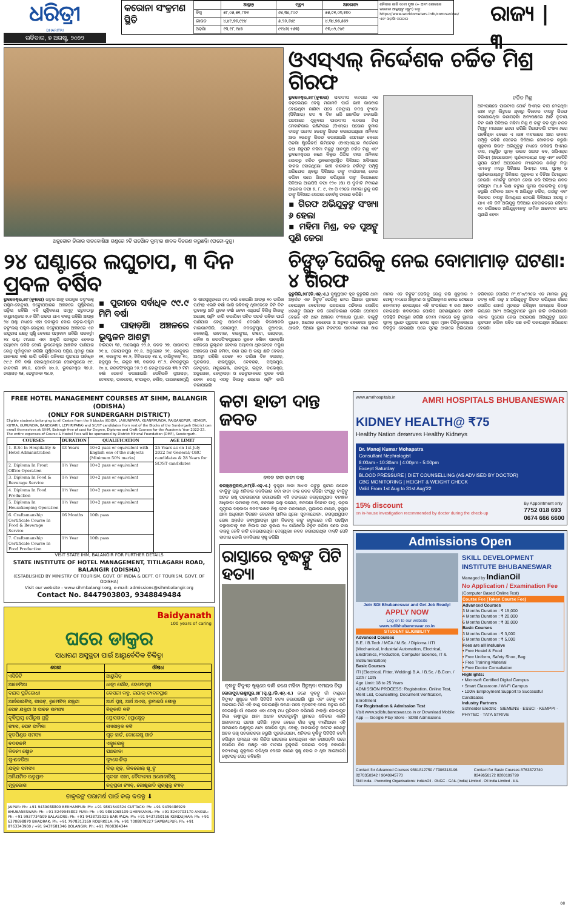ଧରିତ୍ରୀ
DHARITRI
ରବିବାର, ୭ ଅଗଷ୍ଟ, ୨୦୨୨
କରୋନା ସଂକ୍ରମଣ ସ୍ଥିତି
| | ଆକ୍ରାନ୍ତ | ମୃତ୍ୟୁ | ଆରୋଗ୍ୟ |
| --- | --- | --- | --- |
| ବିଶ୍ୱ | ୫୮,୦୫,୫୧,୮୭୧ | ୬୪,୩୪,୮୦୯ | ୫୫,୯୧,୦୩,୭୭୦ |
| ଭାରତ | ୪,୪୧,୭୬,୯୯୪ | ୫,୨୬,୬୪୯ | ୪,୩୪,୭୫,୫୫୨ |
| ଓଡ଼ିଶା | ୧୩,୧୮,୧୪୫ | ୯୧୪୬(+୫୩) | ୧୩,୦୨,୯୪୧ |
ଶନିବାର ରାତି ୧୦ଟା ସୁଦ୍ଧା (+ ଅନ୍ୟ ରୋଗରେ କରୋନା ଆକ୍ରାନ୍ତଙ୍କ ମୃତ୍ୟୁ) ଉତ୍ସ: https://www.worldometers.info/coronavirus/ ଏବଂ ଓଡ଼ିଶା ସରକାର
ରାଜ୍ୟ | ୩
ଅନୁଗୋଳ ଜିଲାର ସାତକୋଶିଆ ଗଣ୍ଡରେ ୨ଟି ଘଡ଼ିଆଳ କୁମ୍ଭୀର ଶାବକ ବିଚରଣ କରୁଛନ୍ତି। (ଫଟୋ-କୁନୁ)
ଓଏସ୍‌ଏଲ୍ ନିର୍ଦ୍ଦେଶକ ଚର୍ଚ୍ଚିତ ମିଶ୍ର ଗିରଫ
ଭୁବନେଶ୍ୱର,୬।୮(ବ୍ୟୁରୋ) ପାରଦୀପ ବନ୍ଦରର ଏକ କନ୍‌ଭେୟର ବେଲ୍ଟ ମରାମତି ପାଇଁ ଲାଞ୍ଚ କାରବାର ହୋଇଥିବା ଜାଣିବା ପରେ କେନ୍ଦ୍ରୀୟ ତଦନ୍ତ ବ୍ୟୁରୋ (ସିବିଆଇ) ଗତ ୩ ଦିନ ଧରି ଛାନଭିନ ଚଳାଇଛି। ଘଟଣାରେ ଶୁକ୍ରବାର ପାରାଦୀପ ବନ୍ଦରର ଚିଫ୍ ମେକାନିକାଲ ଇଞ୍ଜିନିୟର (ସିଏମ୍‌ଇ) ସରୋଜ କୁମାର ଦାସଙ୍କ ସମେତ ୪ଜଣଙ୍କୁ ଗିରଫ କରାଯାଇଥିଲା। ଶନିବାର ଆଉ ୨ଜଣଙ୍କୁ ଗିରଫ କରାଯାଇଛି। ସେମାନେ ହେଲେ ଓଡ଼ିଶା ଷ୍ଟିଭେଡର୍ସ ଲିମିଟେଡ୍ (ଓଏସ୍‌ଏଲ୍)ର ନିର୍ଦ୍ଦେଶକ ତଥା ଶିଳ୍ପପତି ମହିମା ମିଶ୍ରଙ୍କ ସାନପୁଅ ଚର୍ଚ୍ଚିତ ମିଶ୍ର ଏବଂ ଭୁବନେଶ୍ୱରର ଜଣେ ବିଲ୍ଡର ଶିଶିର ଦାସ। ଶନିବାର ଭୋରରୁ ଚର୍ଚ୍ଚିତ ଭୁବନେଶ୍ୱରସ୍ଥିତ ସିବିଆଇ ଅଫିସରେ ହାଜର ହୋଇଥିଲେ। ଲାଞ୍ଚ କାରବାର ଚର୍ଚ୍ଚିତଙ୍କ ସମ୍ପୃକ୍ତି ଅଭିଯୋଗ ଥିବାରୁ ସିବିଆଇ ତାଙ୍କୁ ଦୀର୍ଘସମୟ ଜେରା କରିବା ପରେ ଗିରଫ କରିଥିଲା। ତାଙ୍କ ବିରୋଧରେ ସିବିଆଇ ଆଇପିସି ଦଫା ୧୨୦ (ଖ) ଓ ଦୁର୍ନୀତି ନିବାରଣ ଆଇନର ଦଫା ୭, ୮, ୯, ୧୦ ଓ ୧୨ରେ ମାମଲା ରୁଜୁ କରି ତାଙ୍କୁ ସିବିଆଇ ସେଶାଲ କୋର୍ଟକୁ ଚାଲାଣ କରିଛି।
▪ ଗିରଫ ଅଭିଯୁକ୍ତଙ୍କ ସଂଖ୍ୟା ୬ ହେଲା
▪ ମହିମା ମିଶ୍ର, ବଡ ପୁଅଙ୍କୁ ପୁଣି ଜେରା
ଚର୍ଚ୍ଚିତ ମିଶ୍ର
ଅନ୍ୟପକ୍ଷରେ ପାରଦୀପ ପୋର୍ଟ ସିଏମ୍‌ଇ ଦାସ ନେଇଥିବା ଲାଞ୍ଚ ଟଙ୍କା ଲିଙ୍କରେ ଥିବାରୁ ବିଲଡର ଦାସଙ୍କୁ ଗିରଫ କରାଯାଇଥିବା ଜଣାପଡ଼ିଛି। ଅନ୍ୟପକ୍ଷରେ ଆଜି ତୃତୀୟ ଦିନ ଲାଗି ସିବିଆଇ ମହିମା ମିଶ୍ର ଓ ତାଙ୍କ ବଡ଼ ପୁଅ ଚନ୍ଦନ ମିଶ୍ରଙ୍କୁ ମାରାଥନ ଜେରା କରିଛି। ଗିରଫଦାରି ସଂଖ୍ୟା ୬ରେ ପହଞ୍ଚିଥିବା ବେଳେ ଏ ଲାଞ୍ଚ ମାମଲାରେ ଆଉ କାହାର ସମ୍ପୃକ୍ତି ରହିଛି ସେନେଇ ସିବିଆଇ ଖୋଳତାଡ଼ କରୁଛି। ଶୁକ୍ରବାର ଗିରଫ ଅଭିଯୁକ୍ତଙ୍କ ମଧ୍ୟରେ ରହିଛନ୍ତି ସିଏମ୍‌ଇ ଦାସ, ମଧୁସ୍ମିତ ସୁମନ୍ତ ରାଉତ ଓରଫ ବବ, ଓସିଏଲ୍‌ର ଡିଜିଏମ୍ (ଅପରେଶନ) ସୂର୍ଯ୍ୟନାରାୟଣ ସାହୁ ଏବଂ କେସିଟି ଗ୍ରୁପର ପୋର୍ଟ ଅପରେଶନ ମ୍ୟାନେଜର ଶର୍ଶାଙ୍କ ମିତ୍ର। ଏମାନଙ୍କ ମଧ୍ୟରୁ ସିବିଆଇ ସିଏମ୍‌ଇ ଦାସ, ସୁମନ୍ତ ଓ ସୂର୍ଯ୍ୟନାରାୟଣଙ୍କୁ ସିବିଆଇ ଶୁକ୍ରବାର ୪ ଦିନିଆ ରିମାଣ୍ଡରେ ନେଇଛି। ଏମାନଙ୍କୁ ଘନଘନ ଜେରା କରି ସିବିଆଇ ଜବତ କରିଥିବା ୮୪.୫ ଲକ୍ଷ ଟଙ୍କାର ଗୁମର ଓଜାଡ଼ିବାକୁ ଚେଷ୍ଟା କରୁଛି। ଶନିବାର ଅନ୍ୟ ୩ ଅଭିଯୁକ୍ତ ଚର୍ଚ୍ଚିତ, ଶର୍ଶାଙ୍କ ଏବଂ ବିଲଡର ଦାସଙ୍କୁ ରିମାଣ୍ଡରେ ନେଇଛି ସିବିଆଇ। ଅଗଷ୍ଟ ୯ ଯାଏ ଏହି ତିନି ଅଭିଯୁକ୍ତ ସିବିଆଇ ହେପାଜତରେ ରହିବେ। ୧୦ ତାରିଖରେ ଅଭିଯୁକ୍ତମାନଙ୍କ ଜାମିନ ଆବେଦନ ନେଇ ଶୁଣାଣି ହେବ।
୨୪ ଘଣ୍ଟାରେ ଲଘୁଚାପ, ୩ ଦିନ ପ୍ରବଳ ବର୍ଷିବ
ଭୁବନେଶ୍ୱର,୬।୮(ବ୍ୟୁରୋ) ଉତ୍ତର-ଆନ୍ଧ୍ର ଉପକୂଳ ତତ୍ସଂଲଗ୍ନ ପଶ୍ଚିମ-କେନ୍ଦ୍ରୀୟ ବଙ୍ଗୋପସାଗର ଅଞ୍ଚଳରେ ଘୂର୍ଣ୍ଣିବଳୟ ସକ୍ରିୟ ରହିଛି। ଏହି ଘୂର୍ଣ୍ଣିବଳୟ ସମୁଦ୍ର ପତ୍ତନଠାରୁ ବାୟୁମଣ୍ଡଳର ୭.୬ କିମି ଉଚ୍ଚତା ଯାଏ ବ୍ୟାପ୍ତ ରହିଛି। ଆସନ୍ତା ୨୪ ଘଣ୍ଟା ମଧ୍ୟରେ ଏହା ଘନୀଭୂତ ହୋଇ ଉତ୍ତର-ପଶ୍ଚିମ ତତ୍ସଂଲଗ୍ନ ପଶ୍ଚିମ-କେନ୍ଦ୍ରୀୟ ବଙ୍ଗୋପସାଗର ଅଞ୍ଚଳରେ ଏକ ଲଘୁଚାପ କ୍ଷେତ୍ର ସୃଷ୍ଟି ହେବାର ସମ୍ଭାବନା ରହିଛି। ପରବର୍ତ୍ତୀ ୨୪ ଘଣ୍ଟା ମଧ୍ୟରେ ଏହା ଆହୁରି ଘନୀଭୂତ ହେବାର ସମ୍ଭାବନା ରହିଛି ବୋଲି ଭୁବନେଶ୍ୱର ଆଞ୍ଚଳିକ ପାଣିପାଗ କେନ୍ଦ୍ର ପୂର୍ବାନୁମାନ କରିଛି। ଘୂର୍ଣ୍ଣିବଳୟ ସକ୍ରିୟ ଥିବାରୁ ସାରା ରାଜ୍ୟରେ ବର୍ଷା ଲାଗି ରହିଛି। ଶନିବାର ପୁରୀରେ ସର୍ବାଧିକ ୯୯.୯ ମିମି ବର୍ଷା ହୋଇଥିବାବେଳେ ସୋନପୁରରେ ୯୯, ଚାନ୍ଦବାଲି ୫୩.୬, ଖୋର୍ଦ୍ଧା ୪୦.୬, ଭୁବନେଶ୍ୱର ୩୭.୬, ନୟାଗଡ଼ ୩୫, ଢେଙ୍କାନାଳ ୩୪.୭,
▪ ପୁରୀରେ ସର୍ବାଧିକ ୯୯.୯ ମିମି ବର୍ଷା
▪ ପାହାଡ଼ିଆ ଅଞ୍ଚଳରେ ଭୂସ୍ଖଳନ ଆଶଙ୍କା
ବାରିପଦା ୩୬, ବାଲେଶ୍ୱର ୨୨.୬, କଟକ ୨୭, ପାରାଦୀପ ୨୧.୪, ଗୋପାଳପୁର ୧୧.୬, ଅନୁଗୋଳ ୨୧, କେନ୍ଦୁଝର ୧୧, ବଲାଙ୍ଗୀର ୧୧.୨, ଟିଟିଲାଗଡ଼ ୧୪.୪, ଦାରିଙ୍ଗବାଡ଼ି ୧୦, ଛତ୍ରପୁର ୨୦, ଭଦ୍ରକ ୩୩, ବରଗଡ଼ ୧୮.୨, ନବରଙ୍ଗପୁର ୧୦.୪, ଜଗତସିଂହପୁର ୨୬.୨ ଓ କେନ୍ଦ୍ରାପଡ଼ାରେ ୩୩.୨ ମିମି ବର୍ଷା ରେକର୍ଡ କରାଯାଇଛି। ସେହିଭଳି ନୂଆପଡ଼ା, ଦେବଗଡ଼, ତାଳଚେର, ହୀରାକୁଦ, ବୌଦ୍ଧ, ପାରଳାଖେମୁଣ୍ଡି ଓ ଝାରସୁଗୁଡ଼ାରେ ମଧ୍ୟ ବର୍ଷା ହୋଇଛି। ଆସନ୍ତା ୧୦ ତାରିଖ ପର୍ଯ୍ୟନ୍ତ ଏଭଳି ବର୍ଷା ଲାଗି ରହିବାକୁ ଥିବାବେଳେ ତିନି ଦିନ ପ୍ରବଳରୁ ଅତି ପ୍ରବଳ ବର୍ଷା ହେବ। ଏଥିପାଇଁ ବିଭିନ୍ନ ଜିଲାକୁ ଅରେଞ୍ଜ୍ ଓ୍ୱାର୍ନିଂ ଜାରି କରାଯିବା ସହିତ ସତର୍କ ରହିବା ପାଇଁ ପାଣିପାଗ କେନ୍ଦ୍ର ପରାମର୍ଶ ଦେଇଛି। ବିଶେଷକରି ମାଲକାନଗିରି, କୋରାପୁଟ, ନବରଙ୍ଗପୁର, ନୂଆପଡ଼ା, କଳାହାଣ୍ଡି, କନ୍ଧମାଳ, ବଲାଙ୍ଗୀର, ଗଞ୍ଜାମ, ରାୟଗଡ଼ା, ବୌଦ୍ଧ ଓ ଜଗତସିଂହପୁରରେ ପ୍ରବଳ ବର୍ଷିବ। ପାହାଡ଼ିଆ ଅଞ୍ଚଳରେ ଭୂସ୍ଖଳନ ହେବାର ସମ୍ଭାବନା ଥିବାବେଳେ ଦକ୍ଷିଣ ଅଞ୍ଚଳରେ ପାଣି ଜମିବା, କଚ୍ଚା ଘର ଓ ରାସ୍ତା କ୍ଷତି ହେବାର ଆଶଙ୍କା ରହିଛି। ତେବେ ୧୦ ତାରିଖ ଦିନ ବରଗଡ଼, ସୁନ୍ଦରଗଡ଼, ଝାରସୁଗୁଡ଼ା, ଦେବଗଡ଼, ସମ୍ବଲପୁର, କେନ୍ଦୁଝର, ମୟୂରଭଞ୍ଜ, ଯାଜପୁର, ଭଦ୍ରକ, ବାଲେଶ୍ୱର, ଅନୁଗୋଳ, କେନ୍ଦ୍ରାପଡ଼ା ଓ ଢେଙ୍କାନାଳରେ ପ୍ରବଳ ବର୍ଷା ହେବ। ତେଣୁ ଏସବୁ ଜିଲାକୁ ୟେଲୋ ଓ୍ୱାର୍ନିଂ ଜାରି କରାଯାଇଛି।
ଚିଙ୍ଗୁଡ଼ି ଘେରିକୁ ନେଇ ବୋମାମାଡ଼ ଘଟଣା: ୪ ଗିରଫ
ବ୍ରହ୍ମଗିରି,୬।୮(ଡି.ଏନ୍.ଏ.) କୃଷ୍ଣପ୍ରସାଦ ବ୍ଲକ ବ୍ରହ୍ମଗିରି ଥାନା ଅନ୍ତର୍ଗତ ଏକ ଚିଙ୍ଗୁଡ଼ି ଘେରିକୁ ନେଇ ଘିଆରା ଗ୍ରାମରେ ହୋଇଥିବା ବୋମାମାଡ଼ ଘଟଣାରେ ଶନିବାର ପୋଲିସ ୪ଜଣଙ୍କୁ ଗିରଫ କରି କୋର୍ଟଚାଲାଣ କରିଛି। ସେମାନେ ହେଲେ ଏହି ଥାନା ଅଞ୍ଚଳର ବଂଶୀଧର ପ୍ରଧାନ, ବାଲୁଙ୍କି ପ୍ରଧାନ, ଅଶୋକ ବେହେରା ଓ ଅଚ୍ୟୁତ ବେହେରା। ପ୍ରକାଶ ଥାଉକି, ସିଆରା ଗ୍ରାମ ନିକଟରେ ସାତମାଣ ମାଣ ଖାର ନାମକ ଏକ ଚିଙ୍ଗୁଡ଼ି ଘେରିକୁ କେନ୍ଦ୍ର କରି ଶୁକ୍ରବାର ୨ ଗୋଷ୍ଠୀ ମଧ୍ୟରେ ଆକ୍ରମଣ ଓ ପ୍ରତିଆକ୍ରମଣ ହୋଇ ଶେଷରେ ବୋମାମାଡ଼ ହୋଇଥିଲା। ଏହି ସଂଘର୍ଷରେ ୩ ଜଣ ଆହତ ହୋଇଛନ୍ତି। ଖବରପାଇ ପୋଲିସ ଘଟଣାସ୍ଥଳରେ ପହଞ୍ଚି ପରିସ୍ଥିତି ନିୟନ୍ତ୍ରଣ କରିଛି। ବୋମା ମାଡରେ ଉକ୍ତ ଗ୍ରାମର ସୁମନ୍ତ ପ୍ରଧାନ ଗୁରୁତର ହୋଇ ପୁରୀ ମୁଖ୍ୟ ଚିକିତ୍ସାଳୟରେ ଚିକିତ୍ସିତ ହେଉଛନ୍ତି। ପରେ ସୁମନ୍ତ ଥାନାରେ ଅଭିଯୋଗ କରିବାରେ ପୋଲିସ ନଂ.୧୮୦/୨୨ରେ ଏକ ମାମଲା ରୁଜୁ ତଦନ୍ତ କରି ଉକ୍ତ ୪ ଅଭିଯୁକ୍ତଙ୍କୁ ଗିରଫ କରିଥିଲା। ଗାଁରେ ପୋଲିସ ଫୋର୍ସ ମୁତୟନ ରହିଥିବା ସମୟରେ ଗିରଫ ଭୟରେ ଅନ୍ୟ ଅଭିଯୁକ୍ତମାନେ ଗ୍ରାମ ଛାଡି ଚାଲିଯାଇଛି। ଏହାର ସୁଯୋଗ ନେଇ ଅପରପକ୍ଷ ଅଭିଯୁକ୍ତଙ୍କ ଘରେ ଲୁଟପାଟ କରିବା ସହିତ ଗଛ କାଟି ପକାଇଥିବା ଅଭିଯୋଗ ହେଉଛି।
FREE HOTEL MANAGEMENT COURSES AT SIHM, BALANGIR (ODISHA)
(ONLY FOR SUNDERGARH DISTRICT)
Eligible students belonging to all Castes from the 9 blocks (KOIDA, LAHUNIPARA, KUANRMUNDA, RAJGANGPUR, HEMGIR, KUTRA, GURUNDIA, BANEIGARH, LEPHRIPARA) and SC/ST candidates from rest of the Blocks of the Sundergarh District can enroll themselves at SIHM, Balangir free of cost for Degree, Diploma and Craft Courses for the Academic Year 2022-23. The entire expenses of Course & Hostel Fees will be sponsored by District Mineral Foundation (DMF), Sundergarh.
| COURSES | DURATION | QUALIFICATION | AGE LIMIT |
| --- | --- | --- | --- |
| 1. B.Sc In Hospitality & Hotel Administration | 03 Years | 10+2 pass or equivalent with English one of the subjects (Minimum 50% marks) | 25 Years as on 1st July 2022 for General/ OBC candidates & 28 Years for SC/ST candidates |
| 2. Diploma In Front Office Operation | 1½ Year | 10+2 pass or equivalent | |
| 3. Diploma In Food & Beverage Service | 1½ Year | 10+2 pass or equivalent | |
| 4. Diploma In Food Production | 1½ Year | 10+2 pass or equivalent | |
| 5. Diploma In Housekeeping Operation | 1½ Year | 10+2 pass or equivalent | |
| 6. Craftsmanship Certificate Course In Food & Beverage Service | 06 Months | 10th pass | |
| 7. Craftsmanship Certificate Course In Food Production | 1½ Year | 10th pass | |
VISIT STATE IHM, BALANGIR FOR FURTHER DETAILS
STATE INSTITUTE OF HOTEL MANAGEMENT, TITILAGARH ROAD, BALANGIR (ODISHA)
(ESTABLISHED BY MINISTRY OF TOURISM, GOVT. OF INDIA & DEPT. OF TOURISM, GOVT. OF ODISHA)
Visit our website - www.sihmbalangir.org, e-mail: admissions@sihmbalangir.org
Contact No. 8447903803, 9348849484
Baidyanath
100 years of caring
ଘରେ ଡାକ୍ତର
ସାଧାରଣ ଅସୁସ୍ଥତା ପାଇଁ ଆୟୁର୍ବେଦିକ ଚିକିତ୍ସା
| ରୋଗ | ଔଷଧ |
| --- | --- |
| ଏସିଡିଟି | ଆୟୁସିଡ୍ |
| ଆନେମିଆ | ଧାତ୍ରୀ ଲୌହ, ହେମୋପ୍ଲସ୍ |
| ବୟସ ପ୍ରତିରୋଧୀ | କେସରୀ କଳ୍ପ, ରୟାଲ୍ ଚ୍ୟବନପ୍ରାଶ |
| ଆର୍ଥରାଇଟିସ୍, ଗାଉଟ୍, ରୁମେଟିକ୍ ଯନ୍ତ୍ରଣା | ଆର୍ଥ ପ୍ଲସ୍, ଆର୍ଥ ଅଏଲ୍, ରୁମାର୍ଥୋ ଗୋଲ୍ଡ |
| ପେଟ ଯନ୍ତ୍ରଣା ଓ ପାଚନ ସମସ୍ୟା | ଚିତ୍ରକାଦି ବଟି |
| ବୃଦ୍ଧିପ୍ରାପ୍ତ ପୌରୁଷ ଗ୍ରନ୍ଥି | ପ୍ରୋସଗାର୍ଡ଼, ପ୍ରୋଷ୍ଟେଡ୍ |
| ଗ୍ୟାସ, ପେଟ ଫମ୍ପିବା | ଗ୍ୟାସାନ୍ତକ ବଟି |
| ହୃତପିଣ୍ଡର ସମସ୍ୟା | ଗୁଡ୍ ହାର୍ଟ, କୋଲେଷ୍ଟ ଗାର୍ଡ |
| ବଦହଜମି | ଏକ୍ସାଲେକ୍ସ |
| କିଡନୀ ଷ୍ଟୋନ | ପଥରୀନା |
| ଲ୍ୟୁକେରିଆ | ଲ୍ୟୁକୋନିଲ୍ |
| ଯକୃତ ସମସ୍ୟା | ଲିଭ୍ ଗୁଡ୍, ଲିବରୋଲ୍ ଷ୍ଟ୍ରଙ୍ଗ |
| ଅନିୟମିତ ଋତୁସ୍ରାବ | ସୁନ୍ଦରୀ ସଖୀ, ବୈଦ୍ୟନାଥ ଅଶୋକାରିଷ୍ଟ |
| ମୂତ୍ରରୋଗ | ଚନ୍ଦ୍ରପ୍ରଭା ଟ୍ୟାବ୍, ଗୋକ୍ଷୁରାଦି ଗୁଗ୍‌ଗୁଲୁ ଟ୍ୟାବ୍ |
ଡାକ୍ତରଙ୍କ ପରାମର୍ଶ ପାଇଁ କଲ୍ କରନ୍ତୁ ⬇
JAIPUR: Ph: +91 9439088809 BERHAMPUR: Ph: +91 9861540324 CUTTACK: Ph: +91 9439486929 BHUBANESWAR: Ph: +91 8249945802 PURI: Ph: +91 9861068109 DHENKANAL: Ph: +91 8249703170 ANGUL: Ph: +91 9937734509 BALASORE: Ph: +91 9438725025 BARIPADA: Ph: +91 9437350156 KENDUJHAR: Ph: +91 6370698870 BHADRAK: Ph: +91 7978313169 ROURKELA: Ph: +91 7008870227 SAMBALPUR: Ph: +91 8763343900 / +91 9437681346 BOLANGIR: Ph: +91 7008384344
କଟା ହାତୀ ଦାନ୍ତ ଜବତ
ଜବତ କଟା ହାତୀ ଦାନ୍ତ
ଜଗନ୍ନାଥପ୍ରସାଦ,୬।୮(ଡି.ଏନ୍.ଏ.) ବୁଗୁଡ଼ା ଥାନା ଅଧୀନ ଶଙ୍କୁରୁ ଗ୍ରାମର ଜଣେକ ବ୍ୟକ୍ତିଙ୍କ ଘରୁ ଶନିବାର ବନବିଭାଗ କଟା ହାତୀ ଦାନ୍ତ ଜବତ କରିଛି। ସଂପୃକ୍ତ ବ୍ୟକ୍ତିଙ୍କୁ ଅଟକ ରଖି ପଚରାଉଚରା କରାଯାଉଛି। ଏହି ଚଢ଼ାଉରେ ଜଗନ୍ନାଥପ୍ରସାଦ ବନାଞ୍ଚଳ ଅଧିକାରୀ ଉମାକାନ୍ତ ଦାସ, ବନପାଳ ଇଶ୍ୱା ଗଣେଶ, ବନରକ୍ଷୀ ବିନୋଦ ପାତ୍ର, ଉତ୍ତର ଘୁମୁସର ସହକାରୀ ବନସଂରକ୍ଷକ ବିଗ୍ନ ଦେବ ପଟ୍ଟନାୟକ, ପ୍ରଭାକର ନାୟକ, ବୁଗୁଡ଼ା ଥାନା ଅଧିକାରୀ ବିରଞ୍ଚନ ବେହେରା ସାମିଲ ଥିଲେ। ସୂଚନାଯୋଗ୍ୟ, ଜଗନ୍ନାଥପ୍ରସାଦ ରେଞ୍ଜ ଅନ୍ତର୍ଗତ କନ୍ଧମୁଆପଲ୍ଲୀ ଗ୍ରାମ ନିକଟସ୍ଥ କାଙ୍କୁ ଜଙ୍ଗଲରେ ମରି ପଡ଼ିଥିବା ଦନ୍ତାହାତୀକୁ ବନ ବିଭାଗ ଗତ ଜୁଲାଇ ୨୦ ତାରିଖରେ ଚିହ୍ନଟ କରିବା ପରେ ତାର ଦାନ୍ତକୁ କେହି କାଟି ନେଇଯାଇଥିବା ଦେଖିଥିଲା। ଜବତ କରାଯାଇଥିବା ଦାନ୍ତଟି ସେହି ହାତୀର ବୋଲି ବନବିଭାଗ ସ୍ପଷ୍ଟ କରିଛି।
ରାସ୍ତାରେ ବୃଦ୍ଧଙ୍କୁ ପିଟି ହତ୍ୟା
ବୃଦ୍ଧଙ୍କୁ ବିଦ୍ୟୁତ୍ ଖୁଣ୍ଟରେ ବାନ୍ଧି ଜଣେ ମହିଳା ପିଟୁଥିବା ସମୟର ଚିତ୍ର।
କୋରାପୁଟ/ଲକ୍ଷ୍ମୀପୁର,୬।୮(ସ୍ୱ.ପ୍ର./ଡି.ଏନ୍.ଏ.) ଜଣେ ବୃଦ୍ଧଙ୍କୁ ଗାଁ ଦାଣ୍ଡରେ ବିଦ୍ୟୁତ୍ ଖୁଣ୍ଟରେ ବାନ୍ଧି ପିଟିପିଟି ହତ୍ୟା କରାଯାଇଛି। ପୁଅ ଏବଂ ବୋହୂ ଏବଂ ସାନଭାଇ ମିଶି ଏହି କାଣ୍ଡ ଘଟାଇଛନ୍ତି। ଘଟଣା ପରେ ମୃତଦେହ ନେଇ ସତ୍କାର କରି ଦେଇଛନ୍ତି। ଗାଁ ଲୋକେ ଏହା ଦେଖି ମଧ୍ୟ ପ୍ରତିବାଦ କରିପାରି ନାହାନ୍ତି। କୋରାପୁଟ ଜିଲା ଲକ୍ଷ୍ମୀପୁର ଥାନା ଅଧୀନ ଉପରଗୁଡ଼ିଙ୍ଗା ଗ୍ରାମରେ ଶନିବାର ଏଭଳି ଅଭାବନୀୟ ଘଟଣା ଘଟିଛି। ମୃତକ ହେଲେ ଗାଁର କୃଷ୍ଣ ମ୍ୟାଣିଆକା। ଏହି ଘଟଣାରେ ଲକ୍ଷ୍ମୀପୁର ଥାନା ପୋଲିସ ପୁଅ, ବୋହୂ, ସାନଭାଇଙ୍କୁ ସମେତ ୫ଜଣଙ୍କୁ ଅଟକ ରଖି ପଚରାଉଚରା କରୁଛି। ସୂଚନାଯୋଗ୍ୟ, ଶନିବାର ବୃଦ୍ଧଙ୍କୁ ପିଟିପିଟି ହତ୍ୟା କରିଥିବା ସମୟର ଏକ ଭିଡିଓ ଭାଇରାଲ ହୋଇଥିଲା। ଏହା ଜଣାପଡ଼ିବା ପରେ ପୋଲିସ ନିଜ ପକ୍ଷରୁ ଏକ ମାମଲା ରୁଜୁକରି ଘଟଣାର ତଦନ୍ତ ଚଳାଇଛି। ହତ୍ୟାକାଣ୍ଡ ଶୁକ୍ରବାର ଘଟିଥିବା ବେଳେ କାରଣ ସ୍ପଷ୍ଟ ହୋଇ ନ ଥିବା ଆଇଆଇସି ଶ୍ୱେତପଦ୍ମ ସେଠ୍ କହିଛନ୍ତି।
www.amrihospitals.in AMRI HOSPITALS BHUBANESWAR
KIDNEY HEALTH@ ₹75
Healthy Nation deserves Healthy Kidneys
Dr. Manoj Kumar Mohapatra
Consultant Nephrologist
8:00am - 10:30am | 4:00pm - 5:00pm
Except Saturday
BLOOD PRESSURE | DIET COUNSELLING (AS ADVISED BY DOCTOR)
CBG MONITORING | HEIGHT & WEIGHT CHECK
Valid From 1st Aug to 31st Aug'22
15% discount
on in-house investigation recommended by doctor during the check-up By Appointment only
7752 018 693
0674 666 6600
Admissions Open
Join SDI Bhubaneswar and Get Job Ready!
APPLY NOW
Log on to our website
www.sdibhubaneswar.co.in
STUDENT ELIGIBILITY
Advanced Courses
B.E. / B.Tech / MCA / M.Sc. / Diploma / ITI (Mechanical, Industrial Automation, Electrical, Electronics, Production, Computer Science, IT & Instrumentation)
Basic Courses
ITI (Electrical, Fitter, Welding) B.A. / B.Sc. / B.Com. / 12th / 10th
Age Limit: 18 to 25 Years
ADMISSION PROCESS: Registration, Online Test, Merit List, Counselling, Document Verification, Enrollment
For Registration & Admission Test
Visit www.sdibhubaneswar.co.in or Download Mobile App — Google Play Store · SDIB Admissions
SKILL DEVELOPMENT INSTITUTE BHUBANESWAR
Managed by IndianOil
No Application / Examination Fee
(Computer Based Online Test)
Course Fee (Token Course Fee)
Advanced Courses
3 Months Duration : ₹ 15,000
4 Months Duration : ₹ 20,000
6 Months Duration : ₹ 30,000
Basic Courses
3 Months Duration : ₹ 3,000
6 Months Duration : ₹ 5,000
Fees are all inclusive
• Free Hostel & Food
• Free Uniform, Safety Shoe, Bag
• Free Training Material
• Free Doctor Consultation
Highlights:
• Microsoft Certified Digital Campus
• Smart Classroom / Wi-Fi Campus
• 100% Employment Support to Successful Candidates
Industry Partners
Schneider Electric · SIEMENS · ESSCI · KEMPPI · PHYTEC · TATA STRIVE
Contact for Advanced Courses 9861812750 / 7306318196 8270350342 / 9040945770 Contact for Basic Courses 8763372740 8249656172 8280109799
Skill India · Promoting Organisations: IndianOil · ONGC · GAIL (India) Limited · Oil India Limited · EIL
08